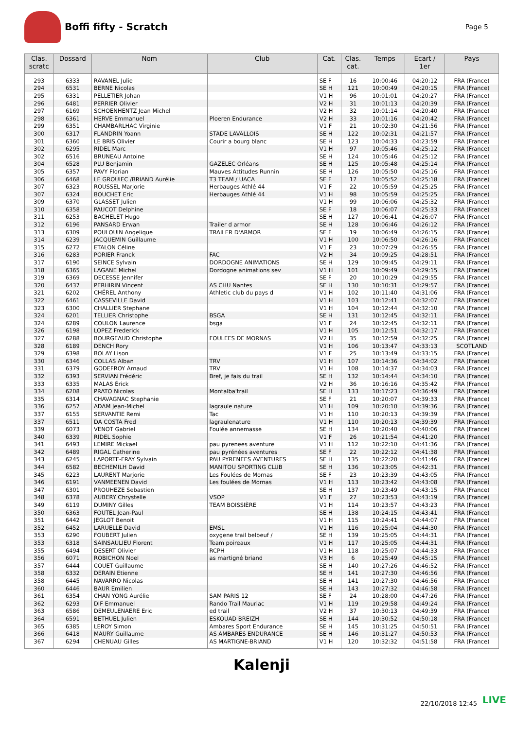Boffi fifty - Scratch
Page 5
| Clas. scratc | Dossard | Nom | Club | Cat. | Clas. cat. | Temps | Ecart / 1er | Pays |
| --- | --- | --- | --- | --- | --- | --- | --- | --- |
| 293 | 6333 | RAVANEL Julie | | SE F | 16 | 10:00:46 | 04:20:12 | FRA (France) |
| 294 | 6531 | BERNE Nicolas | | SE H | 121 | 10:00:49 | 04:20:15 | FRA (France) |
| 295 | 6331 | PELLETIER Johan | | V1 H | 96 | 10:01:01 | 04:20:27 | FRA (France) |
| 296 | 6481 | PERRIER Olivier | | V2 H | 31 | 10:01:13 | 04:20:39 | FRA (France) |
| 297 | 6169 | SCHOENHENTZ Jean Michel | | V2 H | 32 | 10:01:14 | 04:20:40 | FRA (France) |
| 298 | 6361 | HERVE Emmanuel | Ploeren Endurance | V2 H | 33 | 10:01:16 | 04:20:42 | FRA (France) |
| 299 | 6351 | CHAMBARLHAC Virginie | | V1 F | 21 | 10:02:30 | 04:21:56 | FRA (France) |
| 300 | 6317 | FLANDRIN Yoann | STADE LAVALLOIS | SE H | 122 | 10:02:31 | 04:21:57 | FRA (France) |
| 301 | 6360 | LE BRIS Olivier | Courir a bourg blanc | SE H | 123 | 10:04:33 | 04:23:59 | FRA (France) |
| 302 | 6295 | RIDEL Marc | | V1 H | 97 | 10:05:46 | 04:25:12 | FRA (France) |
| 302 | 6516 | BRUNEAU Antoine | | SE H | 124 | 10:05:46 | 04:25:12 | FRA (France) |
| 304 | 6528 | PLU Benjamin | GAZELEC Orléans | SE H | 125 | 10:05:48 | 04:25:14 | FRA (France) |
| 305 | 6357 | PAVY Florian | Mauves Attitudes Runnin | SE H | 126 | 10:05:50 | 04:25:16 | FRA (France) |
| 306 | 6468 | LE GROUIEC /BRIAND Aurélie | T3 TEAM / UACA | SE F | 17 | 10:05:52 | 04:25:18 | FRA (France) |
| 307 | 6323 | ROUSSEL Marjorie | Herbauges Athlé 44 | V1 F | 22 | 10:05:59 | 04:25:25 | FRA (France) |
| 307 | 6324 | BOUCHET Eric | Herbauges Athlé 44 | V1 H | 98 | 10:05:59 | 04:25:25 | FRA (France) |
| 309 | 6370 | GLASSET Julien | | V1 H | 99 | 10:06:06 | 04:25:32 | FRA (France) |
| 310 | 6358 | PAUCOT Delphine | | SE F | 18 | 10:06:07 | 04:25:33 | FRA (France) |
| 311 | 6253 | BACHELET Hugo | | SE H | 127 | 10:06:41 | 04:26:07 | FRA (France) |
| 312 | 6196 | PANSARD Erwan | Trailer d armor | SE H | 128 | 10:06:46 | 04:26:12 | FRA (France) |
| 313 | 6309 | POULOUIN Angelique | TRAILER D'ARMOR | SE F | 19 | 10:06:49 | 04:26:15 | FRA (France) |
| 314 | 6239 | JACQUEMIN Guillaume | | V1 H | 100 | 10:06:50 | 04:26:16 | FRA (France) |
| 315 | 6272 | ETALON Céline | | V1 F | 23 | 10:07:29 | 04:26:55 | FRA (France) |
| 316 | 6283 | PORIER Franck | FAC | V2 H | 34 | 10:09:25 | 04:28:51 | FRA (France) |
| 317 | 6190 | SEINCE Sylvain | DORDOGNE ANIMATIONS | SE H | 129 | 10:09:45 | 04:29:11 | FRA (France) |
| 318 | 6365 | LAGANE Michel | Dordogne animations sev | V1 H | 101 | 10:09:49 | 04:29:15 | FRA (France) |
| 319 | 6369 | DECESSE Jennifer | | SE F | 20 | 10:10:29 | 04:29:55 | FRA (France) |
| 320 | 6437 | PERHIRIN Vincent | AS CHU Nantes | SE H | 130 | 10:10:31 | 04:29:57 | FRA (France) |
| 321 | 6202 | CHÉREL Anthony | Athletic club du pays d | V1 H | 102 | 10:11:40 | 04:31:06 | FRA (France) |
| 322 | 6461 | CASSEVILLE David | | V1 H | 103 | 10:12:41 | 04:32:07 | FRA (France) |
| 323 | 6300 | CHALLIER Stephane | | V1 H | 104 | 10:12:44 | 04:32:10 | FRA (France) |
| 324 | 6201 | TELLIER Christophe | BSGA | SE H | 131 | 10:12:45 | 04:32:11 | FRA (France) |
| 324 | 6289 | COULON Laurence | bsga | V1 F | 24 | 10:12:45 | 04:32:11 | FRA (France) |
| 326 | 6198 | LOPEZ Frederick | | V1 H | 105 | 10:12:51 | 04:32:17 | FRA (France) |
| 327 | 6288 | BOURGEAUD Christophe | FOULEES DE MORNAS | V2 H | 35 | 10:12:59 | 04:32:25 | FRA (France) |
| 328 | 6189 | DENCH Rory | | V1 H | 106 | 10:13:47 | 04:33:13 | SCOTLAND |
| 329 | 6398 | BOLAY Lison | | V1 F | 25 | 10:13:49 | 04:33:15 | FRA (France) |
| 330 | 6346 | COLLAS Alban | TRV | V1 H | 107 | 10:14:36 | 04:34:02 | FRA (France) |
| 331 | 6379 | GODEFROY Arnaud | TRV | V1 H | 108 | 10:14:37 | 04:34:03 | FRA (France) |
| 332 | 6393 | SERVIAN Frédéric | Bref, je fais du trail | SE H | 132 | 10:14:44 | 04:34:10 | FRA (France) |
| 333 | 6335 | MALAS Érick | | V2 H | 36 | 10:16:16 | 04:35:42 | FRA (France) |
| 334 | 6208 | PRATO Nicolas | Montalba'trail | SE H | 133 | 10:17:23 | 04:36:49 | FRA (France) |
| 335 | 6314 | CHAVAGNAC Stephanie | | SE F | 21 | 10:20:07 | 04:39:33 | FRA (France) |
| 336 | 6257 | ADAM Jean-Michel | lagraule nature | V1 H | 109 | 10:20:10 | 04:39:36 | FRA (France) |
| 337 | 6155 | SERVANTIE Remi | Tac | V1 H | 110 | 10:20:13 | 04:39:39 | FRA (France) |
| 337 | 6511 | DA COSTA Fred | lagraulenature | V1 H | 110 | 10:20:13 | 04:39:39 | FRA (France) |
| 339 | 6073 | VENOT Gabriel | Foulée annemasse | SE H | 134 | 10:20:40 | 04:40:06 | FRA (France) |
| 340 | 6339 | RIDEL Sophie | | V1 F | 26 | 10:21:54 | 04:41:20 | FRA (France) |
| 341 | 6493 | LEMIRE Mickael | pau pyrenees aventure | V1 H | 112 | 10:22:10 | 04:41:36 | FRA (France) |
| 342 | 6489 | RIGAL Catherine | pau pyrénées aventures | SE F | 22 | 10:22:12 | 04:41:38 | FRA (France) |
| 343 | 6245 | LAPORTE-FRAY Sylvain | PAU PYRENEES AVENTURES | SE H | 135 | 10:22:20 | 04:41:46 | FRA (France) |
| 344 | 6582 | BECHEMILH David | MANITOU SPORTING CLUB | SE H | 136 | 10:23:05 | 04:42:31 | FRA (France) |
| 345 | 6223 | LAURENT Marjorie | Les Foulées de Mornas | SE F | 23 | 10:23:39 | 04:43:05 | FRA (France) |
| 346 | 6191 | VANMEENEN David | Les foulées de Mornas | V1 H | 113 | 10:23:42 | 04:43:08 | FRA (France) |
| 347 | 6301 | PROUHEZE Sebastien | | SE H | 137 | 10:23:49 | 04:43:15 | FRA (France) |
| 348 | 6378 | AUBERY Chrystelle | VSOP | V1 F | 27 | 10:23:53 | 04:43:19 | FRA (France) |
| 349 | 6119 | DUMINY Gilles | TEAM BOISSIÈRE | V1 H | 114 | 10:23:57 | 04:43:23 | FRA (France) |
| 350 | 6363 | FOUTEL Jean-Paul | | SE H | 138 | 10:24:15 | 04:43:41 | FRA (France) |
| 351 | 6442 | JEGLOT Benoit | | V1 H | 115 | 10:24:41 | 04:44:07 | FRA (France) |
| 352 | 6452 | LARUELLE David | EMSL | V1 H | 116 | 10:25:04 | 04:44:30 | FRA (France) |
| 353 | 6290 | FOUBERT Julien | oxygene trail belbeuf / | SE H | 139 | 10:25:05 | 04:44:31 | FRA (France) |
| 353 | 6318 | SAINSAULIEU Florent | Team poireaux | V1 H | 117 | 10:25:05 | 04:44:31 | FRA (France) |
| 355 | 6494 | DESERT Olivier | RCPH | V1 H | 118 | 10:25:07 | 04:44:33 | FRA (France) |
| 356 | 6071 | ROBICHON Noel | as martigné briand | V3 H | 6 | 10:25:49 | 04:45:15 | FRA (France) |
| 357 | 6444 | COUET Guillaume | | SE H | 140 | 10:27:26 | 04:46:52 | FRA (France) |
| 358 | 6332 | DERAIN Etienne | | SE H | 141 | 10:27:30 | 04:46:56 | FRA (France) |
| 358 | 6445 | NAVARRO Nicolas | | SE H | 141 | 10:27:30 | 04:46:56 | FRA (France) |
| 360 | 6446 | BAUR Emilien | | SE H | 143 | 10:27:32 | 04:46:58 | FRA (France) |
| 361 | 6354 | CHAN YONG Aurélie | SAM PARIS 12 | SE F | 24 | 10:28:00 | 04:47:26 | FRA (France) |
| 362 | 6293 | DIF Emmanuel | Rando Trail Mauriac | V1 H | 119 | 10:29:58 | 04:49:24 | FRA (France) |
| 363 | 6586 | DEMEULENAERE Eric | ed trail | V2 H | 37 | 10:30:13 | 04:49:39 | FRA (France) |
| 364 | 6591 | BETHUEL Julien | ESKOUAD BREIZH | SE H | 144 | 10:30:52 | 04:50:18 | FRA (France) |
| 365 | 6385 | LEROY Simon | Ambares Sport Endurance | SE H | 145 | 10:31:25 | 04:50:51 | FRA (France) |
| 366 | 6418 | MAURY Guillaume | AS AMBARES ENDURANCE | SE H | 146 | 10:31:27 | 04:50:53 | FRA (France) |
| 367 | 6294 | CHENUAU Gilles | AS MARTIGNE-BRIAND | V1 H | 120 | 10:32:32 | 04:51:58 | FRA (France) |
Kalenji
22/10/2018 12:45 LIVE